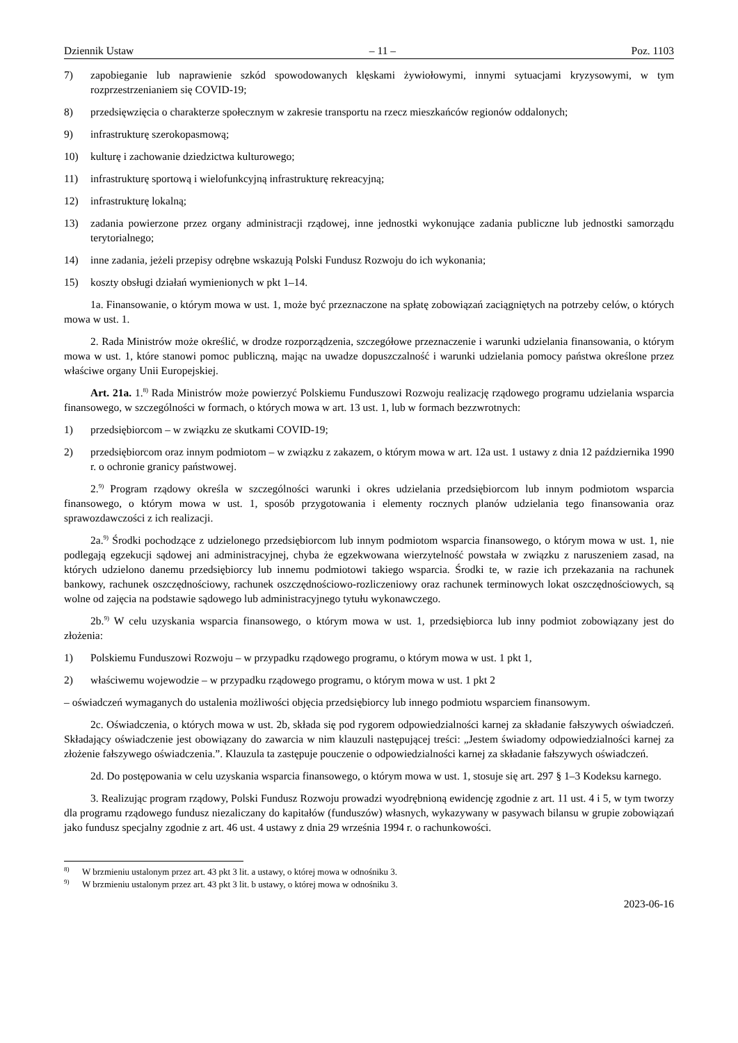Dziennik Ustaw – 11 – Poz. 1103
7) zapobieganie lub naprawienie szkód spowodowanych klęskami żywiołowymi, innymi sytuacjami kryzysowymi, w tym rozprzestrzenianiem się COVID-19;
8) przedsięwzięcia o charakterze społecznym w zakresie transportu na rzecz mieszkańców regionów oddalonych;
9) infrastrukturę szerokopasmową;
10) kulturę i zachowanie dziedzictwa kulturowego;
11) infrastrukturę sportową i wielofunkcyjną infrastrukturę rekreacyjną;
12) infrastrukturę lokalną;
13) zadania powierzone przez organy administracji rządowej, inne jednostki wykonujące zadania publiczne lub jednostki samorządu terytorialnego;
14) inne zadania, jeżeli przepisy odrębne wskazują Polski Fundusz Rozwoju do ich wykonania;
15) koszty obsługi działań wymienionych w pkt 1–14.
1a. Finansowanie, o którym mowa w ust. 1, może być przeznaczone na spłatę zobowiązań zaciągniętych na potrzeby celów, o których mowa w ust. 1.
2. Rada Ministrów może określić, w drodze rozporządzenia, szczegółowe przeznaczenie i warunki udzielania finansowania, o którym mowa w ust. 1, które stanowi pomoc publiczną, mając na uwadze dopuszczalność i warunki udzielania pomocy państwa określone przez właściwe organy Unii Europejskiej.
Art. 21a. 1.<sup>8)</sup> Rada Ministrów może powierzyć Polskiemu Funduszowi Rozwoju realizację rządowego programu udzielania wsparcia finansowego, w szczególności w formach, o których mowa w art. 13 ust. 1, lub w formach bezzwrotnych:
1) przedsiębiorcom – w związku ze skutkami COVID-19;
2) przedsiębiorcom oraz innym podmiotom – w związku z zakazem, o którym mowa w art. 12a ust. 1 ustawy z dnia 12 października 1990 r. o ochronie granicy państwowej.
2.<sup>9)</sup> Program rządowy określa w szczególności warunki i okres udzielania przedsiębiorcom lub innym podmiotom wsparcia finansowego, o którym mowa w ust. 1, sposób przygotowania i elementy rocznych planów udzielania tego finansowania oraz sprawozdawczości z ich realizacji.
2a.<sup>9)</sup> Środki pochodzące z udzielonego przedsiębiorcom lub innym podmiotom wsparcia finansowego, o którym mowa w ust. 1, nie podlegają egzekucji sądowej ani administracyjnej, chyba że egzekwowana wierzytelność powstała w związku z naruszeniem zasad, na których udzielono danemu przedsiębiorcy lub innemu podmiotowi takiego wsparcia. Środki te, w razie ich przekazania na rachunek bankowy, rachunek oszczędnościowy, rachunek oszczędnościowo-rozliczeniowy oraz rachunek terminowych lokat oszczędnościowych, są wolne od zajęcia na podstawie sądowego lub administracyjnego tytułu wykonawczego.
2b.<sup>9)</sup> W celu uzyskania wsparcia finansowego, o którym mowa w ust. 1, przedsiębiorca lub inny podmiot zobowiązany jest do złożenia:
1) Polskiemu Funduszowi Rozwoju – w przypadku rządowego programu, o którym mowa w ust. 1 pkt 1,
2) właściwemu wojewodzie – w przypadku rządowego programu, o którym mowa w ust. 1 pkt 2
– oświadczeń wymaganych do ustalenia możliwości objęcia przedsiębiorcy lub innego podmiotu wsparciem finansowym.
2c. Oświadczenia, o których mowa w ust. 2b, składa się pod rygorem odpowiedzialności karnej za składanie fałszywych oświadczeń. Składający oświadczenie jest obowiązany do zawarcia w nim klauzuli następującej treści: „Jestem świadomy odpowiedzialności karnej za złożenie fałszywego oświadczenia.”. Klauzula ta zastępuje pouczenie o odpowiedzialności karnej za składanie fałszywych oświadczeń.
2d. Do postępowania w celu uzyskania wsparcia finansowego, o którym mowa w ust. 1, stosuje się art. 297 § 1–3 Kodeksu karnego.
3. Realizując program rządowy, Polski Fundusz Rozwoju prowadzi wyodrębnioną ewidencję zgodnie z art. 11 ust. 4 i 5, w tym tworzy dla programu rządowego fundusz niezaliczany do kapitałów (funduszów) własnych, wykazywany w pasywach bilansu w grupie zobowiązań jako fundusz specjalny zgodnie z art. 46 ust. 4 ustawy z dnia 29 września 1994 r. o rachunkowości.
<sup>8)</sup> W brzmieniu ustalonym przez art. 43 pkt 3 lit. a ustawy, o której mowa w odnośniku 3.
<sup>9)</sup> W brzmieniu ustalonym przez art. 43 pkt 3 lit. b ustawy, o której mowa w odnośniku 3.
2023-06-16